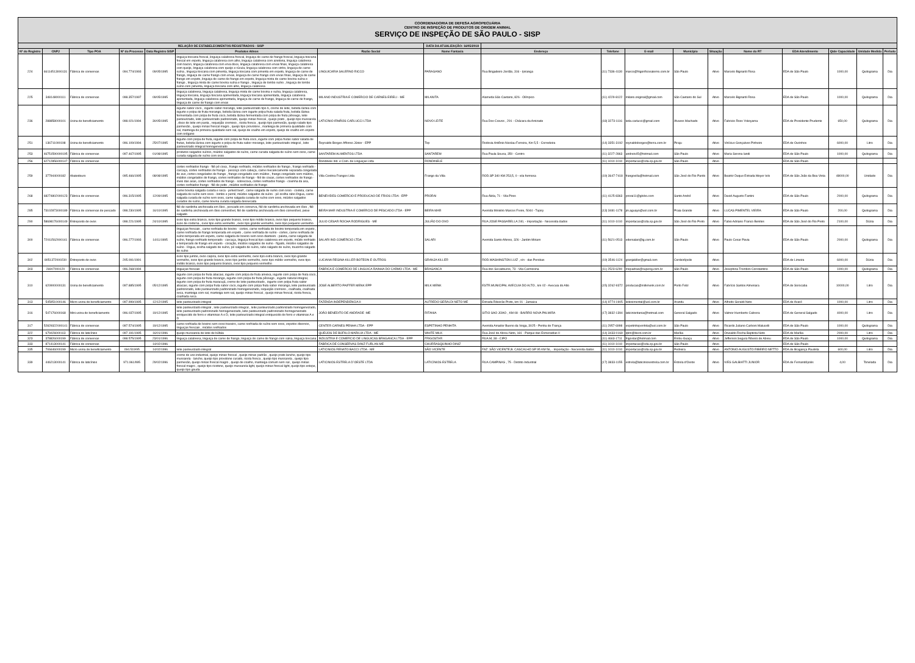| COORDENADORIA DE DEFESA AGROPECUÁRIA CENTRO DE INSPEÇÃO DE PRODUTOS DE ORIGEM ANIMAL SERVIÇO DE INSPEÇÃO DE SÃO PAULO - SISP | | | | | | | | | | | | | | | | | |
| RELAÇÃO DE ESTABELECIMENTOS REGISTRADOS - SISP | | | | | | | DATA DA ATUALIZAÇÃO: 16/05/2018 | | | | | | | | | | |
| Nº do Registro | CNPJ | Tipo POA | Nº do Processo | Data Registro SISP | Produtos Ativos | Razão Social | Nome Fantasia | Endereço | Telefone | E-mail | Município | Situação | Nome do RT | EDA Atendimento | Qtde Capacidade | Unidade Medida | Período |
| 224 | 66114513000131 | Fábrica de conservas | 094.774/1993 | 09/05/1995 | linguiça toscana frescal, linguiça calabresa frescal, linguiça de carne de frango frescal, linguiça toscana frescal em espeto, linguiça calabresa com alho, linguiça calabresa com azeitona, linguiça calabresa com bacon, linguiça calabresa com erva doce, linguiça calabresa com ervas finas, linguiça calabresa com queijo, linguiça calabresa com queijo e rúcula, linguiça calabresa com vinho, linguiça de carne suína , linguiça toscana com pimenta, linguiça toscana com pimenta em espeto, linguiça de carne de frango, linguiça de carne frango com ervas, linguiça de carne frango com ervas finas, linguiça de carne frango em espeto, linguiça de carne de frango em espeto, linguiça mista de carne bovina suína e frango , linguiça mista de carne bovina suína e frango , linguiça de lombo suíno , linguiça de lombo suíno com pimenta, linguiça toscana com alho, linguiça calabresa | LINGUICARIA SALERNO RICCO | PARAGANO | Rua Brigadeiro Jordão, 316 - Ipiranga | (11) 7336-4130 | marco@frigorificosalerno.com.br | São Paulo | Ativo | Marcelo Bignardi Rosa | EDA de São Paulo | 1000,00 | Quilograma | Dia |
| 225 | 348148000111 | Fábrica de conservas | 098.357/1997 | 09/05/1995 | linguiça calabresa, linguiça calabresa, linguiça mista de carne bovina e suína, linguiça calabresa, linguiça toscana, linguiça toscana apimentada, linguiça toscana apimentada, linguiça calabresa apimentada, linguiça calabresa apimentada, linguiça de carne de frango, linguiça de carne de frango, linguiça de carne de frango com ervas | MILANO INDUSTRIA E COMERCIO DE CARNES EIRELI - ME | MILANITA | Alameda São Caetano, 826 - Olímpico | (11) 4229-8122 | milano.original@gmail.com | São Caetano do Sul | Ativo | Marcelo Bignardi Rosa | EDA de São Paulo | 1000,00 | Quilograma | Dia |
| 236 | 288858000101 | Usina de beneficiamento | 098.021/1994 | 30/05/1995 | iogurte sabor coco , iogurte sabor morango, leite pasteurizado tipo b, creme de leite, bebida láctea com iogurte e polpa de fruta morango, bebida láctea com iogurte polpa fruta salada fruta, bebida láctea fermentada com polpa de fruta coco, bebida láctea fermentada com polpa de fruta pêssego, leite pasteurizado, leite pasteurizado padronizado, queijo minas frescal , queijo prato , queijo tipo mussarela , doce de leite em pasta , requeijão cremoso , ricota fresca , queijo tipo parmesão, queijo ralado tipo parmesão , queijo minas frescal magro , queijo tipo provolone , manteiga de primeira qualidade com sal, manteiga de primeira qualidade sem sal, queijo de coalho em espeto, queijo de coalho em espeto com orégano | LATICÍNIO IRMÃOS CARLUCCI LTDA | NOVO LEITE | Rua Dos Cravos , 291 - Chácara da Amizade | (18) 3273-1116 | leda.carlucci@gmail.com | Álvares Machado | Ativo | Fabricio Ross Yokoyama | EDA de Presidente Prudente | 650,00 | Quilograma | Dia |
| 251 | 136711000198 | Usina de beneficiamento | 096.109/1994 | 25/07/1995 | iogurte com polpa de fruta, iogurte com polpa de fruta coco, iogurte com polpa frutas sabor salada de frutas, bebida láctea com iogurte e polpa de fruta sabor morango, leite pasteurizado integral , leite pasteurizado integral homogeneizado | Reynaldo Borges Affonso Júnior - EPP | Top | Rodovia Antônio Nicolau Ferreira, Km 5,5 - Corredeira | (14) 3351-3192 | reynaldoborges@terra.com.br | Piraju | Ativo | Vinícius Gonçalves Pinheiro | EDA de Ourinhos | 6000,00 | Litro | Dia |
| 253 | 46751590000195 | Fábrica de conservas | 097.467/1995 | 01/08/1995 | produtos salgados suínos, miúdos salgados de suíno, carne curada salgada de suíno sem osso, carne curada salgada de suíno com osso | SANTAREM ALIMENTOS LTDA | SANTAREM | Rua Paula Sousa, 350 - Centro | (11) 3227-2863 | andreis45@hotmail.com | São Paulo | Ativo | Maria Serena Iandi | EDA de São Paulo | 1000,00 | Quilograma | Dia |
| 256 | 62712856000147 | Fábrica de conservas | | | | Rondinele Ind. e Com. de Linguiças Ltda | RONDINELE | | (11) 1010-1010 | importacao@cda.sp.gov.br | São Paulo | Ativo | | EDA de São Paulo | | | |
| 259 | 377944000182 | Abatedouro | 095.466/1995 | 08/08/1995 | cortes resfriados frango - filé pé coxa , frango resfriado, miúdos resfriados de frango , frango resfriado - carcaça, cortes resfriados de frango - pescoço com cabeça, carne mecanicamente separada congelada de ave, cortes congelados de frango , frango congelado com miúdos , frango congelado sem miúdos, miúdos congelados de frango, cortes resfriados de frango - filé de coxas, cortes resfriados de frango - meio das asas, cortes resfriados de frango - sobrecoxa, cortes resfriados frango - coxinha da asa, cortes resfriados frango - filé de peito , miúdos resfriados de frango | Villa Costina Frangos Ltda | Frango da Villa | ROD.SP 340 KM 253,5, 0 - vila formosa | (19) 3647-7418 | frangovilla@hotmail.com | São José do Rio Pardo | Ativo | Beatriz Duque Estrada Meyer Ielo | EDA de São João da Boa Vista | 48000,00 | Unidade | Dia |
| 268 | 68274802000123 | Fábrica de conservas | 096.315/1995 | 12/09/1995 | carne bovina salgada curada e seca - jerked beef , carne salgada de suíno com osso - costela, carne salgada de suíno sem osso - lombo e pernil, miúdos salgados de suíno - pé orelha rabo língua, carne salgada curada de suíno sem osso, carne salgada curada de suíno com osso, miúdos salgados curados de suíno, carne bovina curada salgada dessecada | BENEVIDES COMERCIO E PRODUCAO DE FRIOS LTDA - EPP | PRORAI | Rua Álida, 71 - Vila Pires | (11) 4125-8363 | prorai11@globo.com | Santo André | Ativo | David Augusto Fantini | EDA de São Paulo | 2000,00 | Quilograma | Dia |
| 285 | 73102873000189 | Fábrica de conservas de pescado | 098.230/1995 | 16/10/1995 | filé de sardinha anchovada em óleo , pescado em conserva, filé de sardinha anchovada em óleo , filé de sardinha anchovada em óleo comestível, filé de sardinha anchovada em óleo comestível, peixe salgado | BEIRA MAR INDUSTRIA E COMERCIO DE PESCADO LTDA - EPP | BEIRA MAR | Avenida Ministro Marcos Freire, 5044 - Tupiry | (13) 3481-1178 | jm.aguayo@uol.com.br | Praia Grande | Ativo | LUCAS PIMENTEL VIEIRA | EDA de São Paulo | 200,00 | Quilograma | Dia |
| 290 | 58698176000149 | Entreposto de ovos | 098.221/1995 | 24/10/1995 | ovos tipo extra branco, ovos tipo grande branco, ovos tipo médio branco, ovos tipo pequeno branco, ovos de codorna , ovos tipo extra vermelho , ovos tipo grande vermelho, ovos tipo pequeno vermelho | JULIO CESAR ROCHA RODRIGUES - ME | JULIÃO DO OVO | RUA JOSE PASSARELLA 240, - Importação - Necessita dados | (11) 1010-1010 | importacao@cda.sp.gov.br | São José do Rio Preto | Ativo | Fabio Adriano Franco Benites | EDA de São José do Rio Preto | 2100,00 | Dúzia | Dia |
| 300 | 72011562000141 | Fábrica de conservas | 096.277/1993 | 14/11/1995 | linguiças frescais , carne resfriada de bovino - cortes, carne resfriada de bovino temperada em espeto , carne resfriada de frango temperada em espeto , carne resfriada de suíno - cortes, carne resfriada de suíno temperada em espeto, carne salgada de bovino sem osso dianteiro - paleta, carne salgada de suíno, frango resfriado temperado - carcaça, linguiça frescal tipo calabresa em espeto, miúdo resfriado e temperado de frango em espeto - coração, miúdos salgados de suíno - fígado, miúdos salgados de suíno - língua, orelha salgado de suíno, pé salgado de suíno, rabo salgado de suíno, toucinho salgado de suíno | SALARI IND COMÉRCIO LTDA | SALARI | Avenida Santo Afonso, 326 - Jardim Miriam | (11) 5621-0513 | edersalari@ig.com.br | São Paulo | Ativo | Paulo Cesar Pavia | EDA de São Paulo | 2000,00 | Quilograma | Dia |
| 302 | 8051372000230 | Entreposto de ovos | 205.091/1991 | | ovos tipo jumbo, ovos caipira, ovos tipo extra vermelho, ovos tipo extra branco, ovos tipo grande vermelho, ovos tipo grande branco, ovos tipo jumbo vermelho, ovos tipo médio vermelho, ovos tipo médio branco, ovos tipo pequeno branco, ovos tipo pequeno vermelho | LUCIANA REGINA KILLER BOTEON E OUTROS | GRANJA KILLER | ROD.WASHINGTON LUIZ , s/n - das Perobas | (19) 3546-1124 | granjakiller@gmail.com | Cordeirópolis | Ativo | | EDA de Limeira | 6000,00 | Dúzia | Dia |
| 303 | 26907000120 | Fábrica de conservas | 096.268/1994 | | linguiças frescais | FABRICA E COMERCIO DE LINGUICA RAINHA DO CARMO LTDA - ME | BRAGANCA | Rua dos Secadouros, 73 - Vila Carmosina | (11) 2523-6290 | mopadrao@superig.com.br | São Paulo | Ativo | Josephina Trombini Constantino | EDA de São Paulo | 1000,00 | Quilograma | Dia |
| 310 | 620900000131 | Usina de beneficiamento | 097.885/1995 | 05/12/1995 | iogurte com polpa de fruta abacaxi, iogurte com polpa de fruta ameixa, iogurte com polpa de fruta coco, iogurte com polpa de fruta morango, iogurte com polpa de fruta pêssego , iogurte natural integral, iogurte com polpa de fruta maracujá, creme de leite pasteurizado , iogurte com polpa fruta sabor abacaxi, iogurte com polpa fruta sabor coco, iogurte com polpa fruta sabor morango, leite pasteurizado padronizado, leite pasteurizado padronizado homogeneizado, requeijão cremoso , coalhada, coalhada seca, manteiga com sal, manteiga sem sal, queijo minas frescal , queijo minas frescal, ricota fresca, coalhada seca | JOSE ALBERTO PAIFFER MENK EPP | MILK MENK | ESTR.MUNICIPAL AVECUIA DO ALTO , km 02 - Avecuia do Alto | (15) 3262-9372 | producao@milkmenk.com.br | Porto Feliz | Ativo | Fabrício Santos Almenara | EDA de Sorocaba | 10000,00 | Litro | Dia |
| 313 | 545951000146 | Micro usina de beneficiamento | 097.999/1995 | 12/12/1995 | leite pasteurizado integral | FAZENDA INDEPENDENCIA II | ALFREDO GERALDI NETO ME | Estrada Ribeirão Preto, km 01 - Jamaica | (14) 9774-1905 | leitesimental@uol.com.br | Arandu | Ativo | Alfredo Geraldi Neto | EDA de Avaré | 1000,00 | Litro | Dia |
| 316 | 547176000168 | Mini usina de beneficiamento | 096.037/1995 | 19/12/1995 | leite pasteurizado integral , leite pasteurizado integral , leite pasteurizado padronizado homogeneizado, leite pasteurizado padronizado homogeneizado, leite pasteurizado padronizado homogeneizado enriquecido de ferro e vitaminas A e D, leite pasteurizado integral enriquecido de ferro e vitaminas A e D | JOÃO BENEDITO DE ANDRADE -ME | RITANIA | SITIO SAO JOAO , KM 08 - BAIRRO NOVA PALMIRA | (17) 3832-1394 | laticinioritania@hotmail.com | General Salgado | Ativo | Valmor Humberto Cabrera | EDA de General Salgado | 4000,00 | Litro | Dia |
| 317 | 52829322000141 | Fábrica de conservas | 097.574/1995 | 19/12/1995 | carne resfriada de bovino sem osso traseiro, carne resfriada de suíno sem osso, espetos diversos, linguiças frescais , miúdos resfriados | CENTER CARNES PENHA LTDA - EPP | ESPETINHO PENHITA | Avenida Amador Bueno da Veiga, 3025 - Penha de França | (11) 2957-6998 | espetinhopenhita@uol.com.br | São Paulo | Ativo | Ricardo Juliano Carboni Malucelli | EDA de São Paulo | 1000,00 | Quilograma | Dia |
| 322 | 679426000113 | Fábrica de laticínios | 097.191/1995 | 16/01/1996 | queijo mussarela de leite de búfala | QUEIJOS DE BÚFALO MARILIA LTDA - ME | WHITE MILK | Rua José de Abreu Neto, 181 - Parque das Esmeraldas II | (14) 3433-0169 | qbm@ibest.com.br | Marília | Ativo | Oswaldo Rocha Baptista Neto | EDA de Marília | 2000,00 | Litro | Dia |
| 323 | 378826000199 | Fábrica de conservas | 098.575/1995 | 23/01/1996 | linguiça calabresa, linguiça de carne de frango, linguiça de carne de frango com salsa, linguiça toscana | INDUSTRIA E COMERCIO DE LINGUICAS BRAGANCA LTDA - EPP | FRIGOSTAR | RUA M, 38 - CIPO | (11) 4663-1711 | frigostar@hotmail.com | Embu-Guaçu | Ativo | Jefferson Segura Ribeiro de Abreu | EDA de São Paulo | 1000,00 | Quilograma | Dia |
| 333 | 871413000141 | Fábrica de conservas | | 14/02/1996 | | FABRICA DE CONSERVAS DINIZ FURLAN ME | CHURRASQUINHO DINIZ | | (11) 1010-1010 | importacao@cda.sp.gov.br | São Paulo | Ativo | | EDA de São Paulo | | | |
| 335 | 706646000199 | Micro usina de beneficiamento | 094.519/95 | 14/02/1996 | leite pasteurizado integral | LATICINIOS RENATO BACCI LTDA - ME | SÃO VICENTE | FAZ. SÃO VICENTE,B. CASCALHO SP 95 KM 56, - Importação - Necessita dados | (11) 1010-1010 | importacao@cda.sp.gov.br | Pedreira | Ativo | ANTONIO AUGUSTO RIBEIRO NETTO | EDA de Bragança Paulista | 600,00 | Litro | Dia |
| 339 | 446213000141 | Fábrica de laticínios | 971.961/995 | 29/02/1996 | creme de uso industrial, queijo minas frescal , queijo minas padrão , queijo prato lanche, queijo tipo mussarela - lanche, queijo tipo provolone curado, ricota fresca , queijo tipo mussarela , queijo tipo parmesão, queijo minas frescal magro , queijo de coalho, manteiga comum sem sal , queijo minas frescal magro , queijo tipo ricotone, queijo mussarela light, queijo minas frescal light, queijo tipo estepe, queijo tipo gouda | LATICINIOS ESTRELA D´OESTE LTDA | LATICÍNIOS ESTRELA | RUA CAMPINAS , 75 - Distrito Industrial | (17) 3833-1155 | estrela@laticiniosestrela.com.br | Estrela d'Oeste | Ativo | IVES GALBIATTI JUNIOR | EDA de Fernandópolis | 4,00 | Tonelada | Dia |